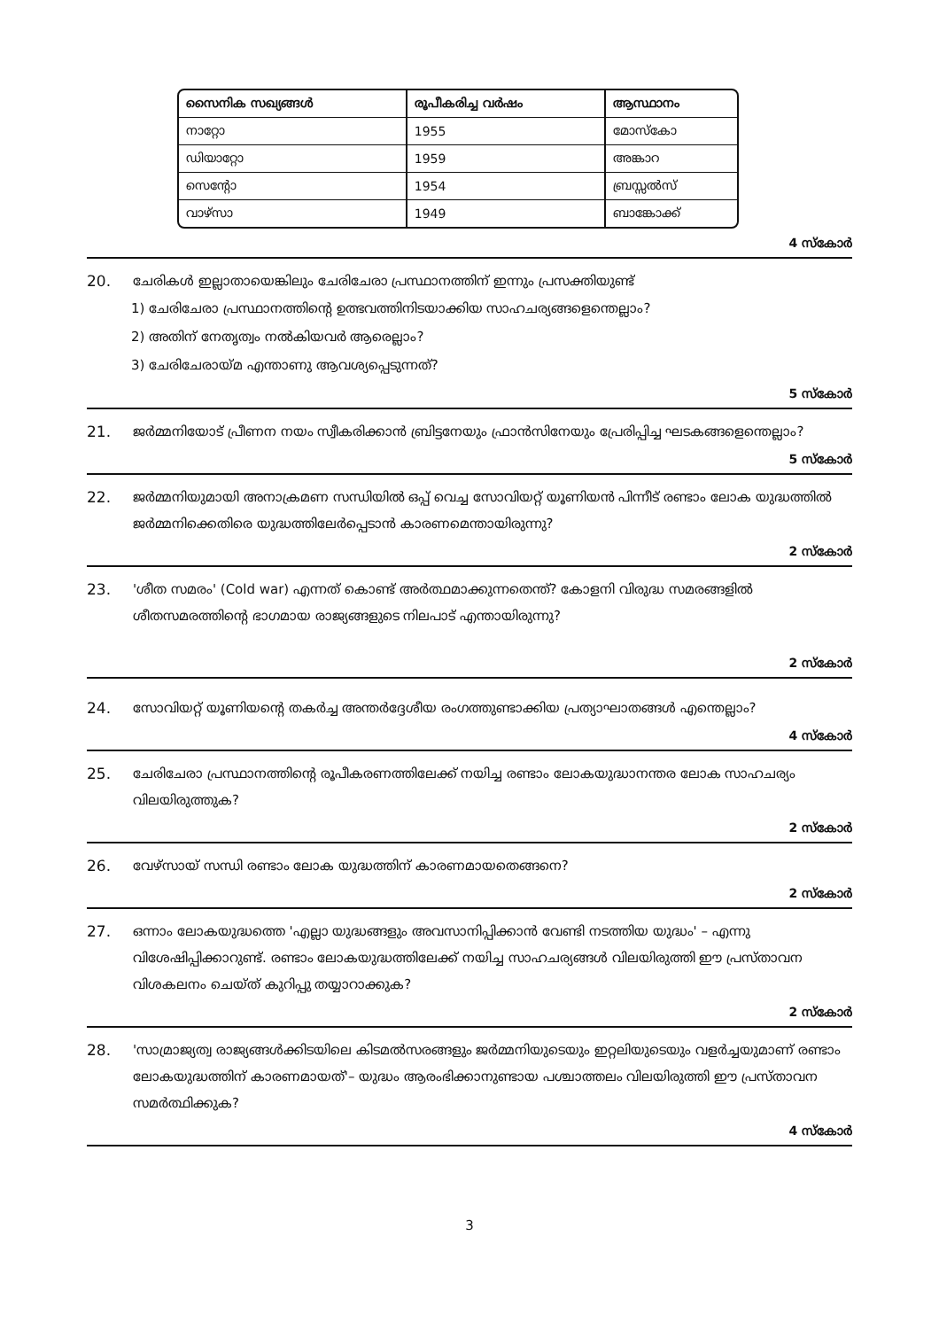| സൈനിക സഖ്യങ്ങൾ | രൂപീകരിച്ച വർഷം | ആസ്ഥാനം |
| --- | --- | --- |
| നാറ്റോ | 1955 | മോസ്കോ |
| ഡിയാറ്റോ | 1959 | അങ്കാറ |
| സെന്റോ | 1954 | ബ്രസ്സൽസ് |
| വാഴ്സാ | 1949 | ബാങ്കോക്ക് |
4 സ്കോർ
20. ചേരികൾ ഇല്ലാതായെങ്കിലും ചേരിചേരാ പ്രസ്ഥാനത്തിന് ഇന്നും പ്രസക്തിയുണ്ട്
1) ചേരിചേരാ പ്രസ്ഥാനത്തിന്റെ ഉത്ഭവത്തിനിടയാക്കിയ സാഹചര്യങ്ങളെന്തെല്ലാം?
2) അതിന് നേതൃത്വം നൽകിയവർ ആരെല്ലാം?
3) ചേരിചേരായ്മ എന്താണു ആവശ്യപ്പെടുന്നത്?
5 സ്കോർ
21. ജർമ്മനിയോട് പ്രീണന നയം സ്വീകരിക്കാൻ ബ്രിട്ടനേയും ഫ്രാൻസിനേയും പ്രേരിപ്പിച്ച ഘടകങ്ങളെന്തെല്ലാം?
5 സ്കോർ
22. ജർമ്മനിയുമായി അനാക്രമണ സന്ധിയിൽ ഒപ്പ് വെച്ച സോവിയറ്റ് യൂണിയൻ പിന്നീട് രണ്ടാം ലോക യുദ്ധത്തിൽ ജർമ്മനിക്കെതിരെ യുദ്ധത്തിലേർപ്പെടാൻ കാരണമെന്തായിരുന്നു?
2 സ്കോർ
23. 'ശീത സമരം' (Cold war) എന്നത് കൊണ്ട് അർത്ഥമാക്കുന്നതെന്ത്? കോളനി വിരുദ്ധ സമരങ്ങളിൽ ശീതസമരത്തിന്റെ ഭാഗമായ രാജ്യങ്ങളുടെ നിലപാട് എന്തായിരുന്നു?
2 സ്കോർ
24. സോവിയറ്റ് യൂണിയന്റെ തകർച്ച അന്തർദ്ദേശീയ രംഗത്തുണ്ടാക്കിയ പ്രത്യാഘാതങ്ങൾ എന്തെല്ലാം?
4 സ്കോർ
25. ചേരിചേരാ പ്രസ്ഥാനത്തിന്റെ രൂപീകരണത്തിലേക്ക് നയിച്ച രണ്ടാം ലോകയുദ്ധാനന്തര ലോക സാഹചര്യം വിലയിരുത്തുക?
2 സ്കോർ
26. വേഴ്സായ് സന്ധി രണ്ടാം ലോക യുദ്ധത്തിന് കാരണമായതെങ്ങനെ?
2 സ്കോർ
27. ഒന്നാം ലോകയുദ്ധത്തെ 'എല്ലാ യുദ്ധങ്ങളും അവസാനിപ്പിക്കാൻ വേണ്ടി നടത്തിയ യുദ്ധം' – എന്നു വിശേഷിപ്പിക്കാറുണ്ട്. രണ്ടാം ലോകയുദ്ധത്തിലേക്ക് നയിച്ച സാഹചര്യങ്ങൾ വിലയിരുത്തി ഈ പ്രസ്താവന വിശകലനം ചെയ്ത് കുറിപ്പു തയ്യാറാക്കുക?
2 സ്കോർ
28. 'സാമ്രാജ്യത്വ രാജ്യങ്ങൾക്കിടയിലെ കിടമൽസരങ്ങളും ജർമ്മനിയുടെയും ഇറ്റലിയുടെയും വളർച്ചയുമാണ് രണ്ടാം ലോകയുദ്ധത്തിന് കാരണമായത്'– യുദ്ധം ആരംഭിക്കാനുണ്ടായ പശ്ചാത്തലം വിലയിരുത്തി ഈ പ്രസ്താവന സമർത്ഥിക്കുക?
4 സ്കോർ
3